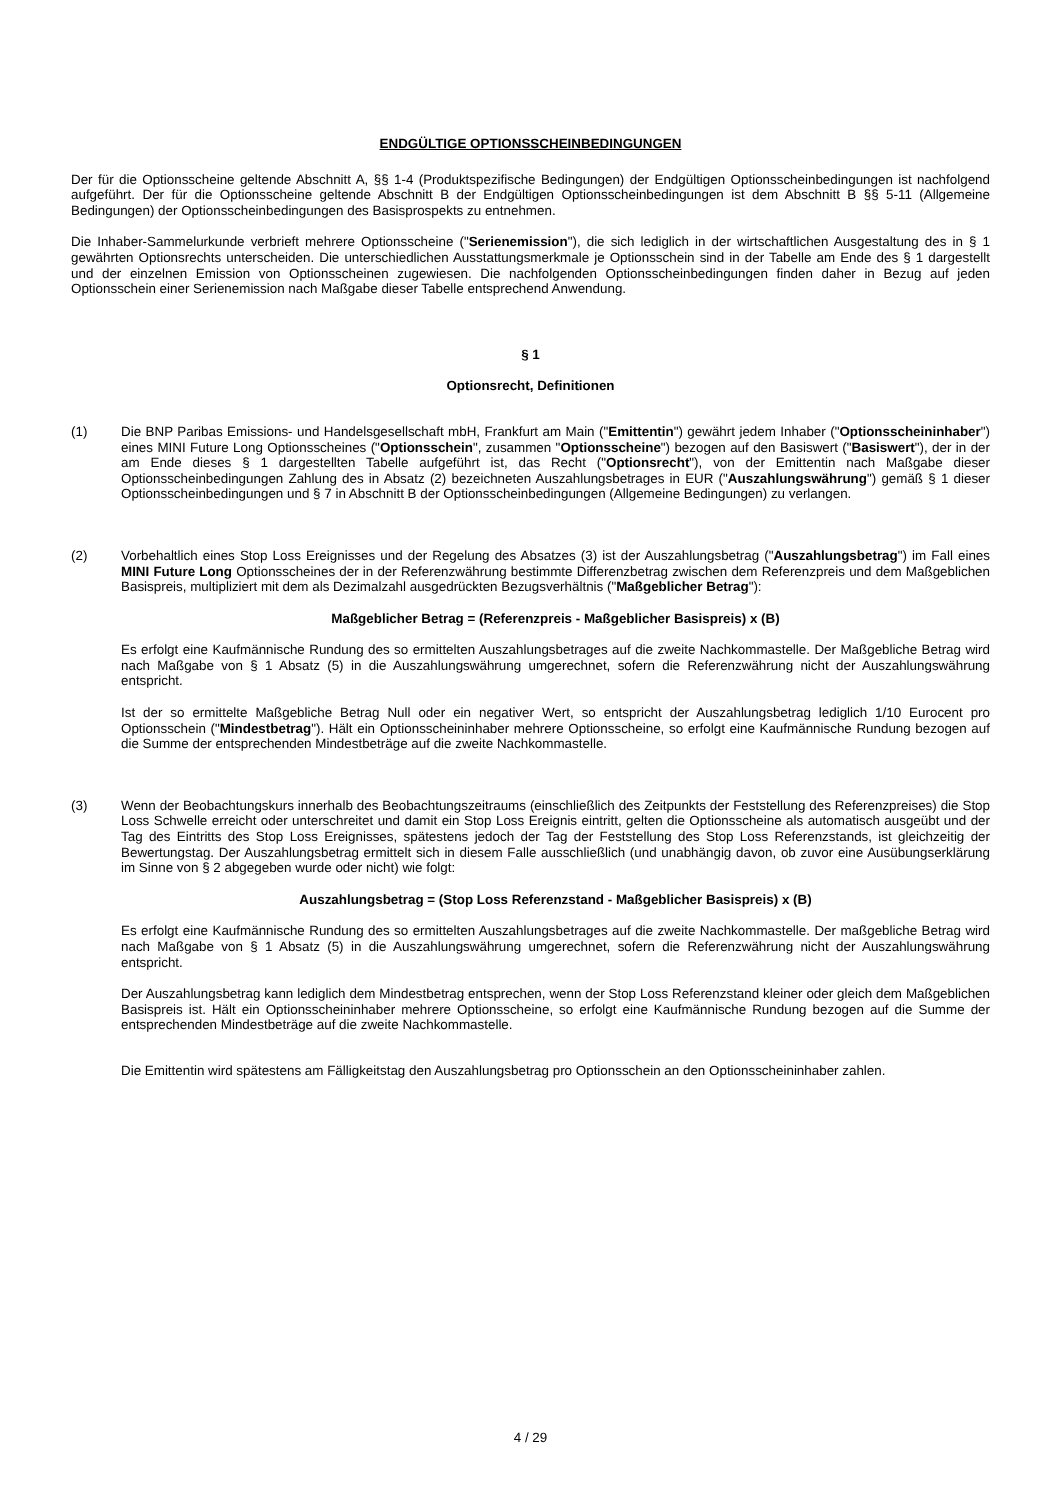ENDGÜLTIGE OPTIONSSCHEINBEDINGUNGEN
Der für die Optionsscheine geltende Abschnitt A, §§ 1-4 (Produktspezifische Bedingungen) der Endgültigen Optionsscheinbedingungen ist nachfolgend aufgeführt. Der für die Optionsscheine geltende Abschnitt B der Endgültigen Optionsscheinbedingungen ist dem Abschnitt B §§ 5-11 (Allgemeine Bedingungen) der Optionsscheinbedingungen des Basisprospekts zu entnehmen.
Die Inhaber-Sammelurkunde verbrieft mehrere Optionsscheine ("Serienemission"), die sich lediglich in der wirtschaftlichen Ausgestaltung des in § 1 gewährten Optionsrechts unterscheiden. Die unterschiedlichen Ausstattungsmerkmale je Optionsschein sind in der Tabelle am Ende des § 1 dargestellt und der einzelnen Emission von Optionsscheinen zugewiesen. Die nachfolgenden Optionsscheinbedingungen finden daher in Bezug auf jeden Optionsschein einer Serienemission nach Maßgabe dieser Tabelle entsprechend Anwendung.
§ 1
Optionsrecht, Definitionen
(1) Die BNP Paribas Emissions- und Handelsgesellschaft mbH, Frankfurt am Main ("Emittentin") gewährt jedem Inhaber ("Optionsscheininhaber") eines MINI Future Long Optionsscheines ("Optionsschein", zusammen "Optionsscheine") bezogen auf den Basiswert ("Basiswert"), der in der am Ende dieses § 1 dargestellten Tabelle aufgeführt ist, das Recht ("Optionsrecht"), von der Emittentin nach Maßgabe dieser Optionsscheinbedingungen Zahlung des in Absatz (2) bezeichneten Auszahlungsbetrages in EUR ("Auszahlungswährung") gemäß § 1 dieser Optionsscheinbedingungen und § 7 in Abschnitt B der Optionsscheinbedingungen (Allgemeine Bedingungen) zu verlangen.
(2) Vorbehaltlich eines Stop Loss Ereignisses und der Regelung des Absatzes (3) ist der Auszahlungsbetrag ("Auszahlungsbetrag") im Fall eines MINI Future Long Optionsscheines der in der Referenzwährung bestimmte Differenzbetrag zwischen dem Referenzpreis und dem Maßgeblichen Basispreis, multipliziert mit dem als Dezimalzahl ausgedrückten Bezugsverhältnis ("Maßgeblicher Betrag"):
Maßgeblicher Betrag = (Referenzpreis - Maßgeblicher Basispreis) x (B)
Es erfolgt eine Kaufmännische Rundung des so ermittelten Auszahlungsbetrages auf die zweite Nachkommastelle. Der Maßgebliche Betrag wird nach Maßgabe von § 1 Absatz (5) in die Auszahlungswährung umgerechnet, sofern die Referenzwährung nicht der Auszahlungswährung entspricht.
Ist der so ermittelte Maßgebliche Betrag Null oder ein negativer Wert, so entspricht der Auszahlungsbetrag lediglich 1/10 Eurocent pro Optionsschein ("Mindestbetrag"). Hält ein Optionsscheininhaber mehrere Optionsscheine, so erfolgt eine Kaufmännische Rundung bezogen auf die Summe der entsprechenden Mindestbeträge auf die zweite Nachkommastelle.
(3) Wenn der Beobachtungskurs innerhalb des Beobachtungszeitraums (einschließlich des Zeitpunkts der Feststellung des Referenzpreises) die Stop Loss Schwelle erreicht oder unterschreitet und damit ein Stop Loss Ereignis eintritt, gelten die Optionsscheine als automatisch ausgeübt und der Tag des Eintritts des Stop Loss Ereignisses, spätestens jedoch der Tag der Feststellung des Stop Loss Referenzstands, ist gleichzeitig der Bewertungstag. Der Auszahlungsbetrag ermittelt sich in diesem Falle ausschließlich (und unabhängig davon, ob zuvor eine Ausübungserklärung im Sinne von § 2 abgegeben wurde oder nicht) wie folgt:
Auszahlungsbetrag = (Stop Loss Referenzstand - Maßgeblicher Basispreis) x (B)
Es erfolgt eine Kaufmännische Rundung des so ermittelten Auszahlungsbetrages auf die zweite Nachkommastelle. Der maßgebliche Betrag wird nach Maßgabe von § 1 Absatz (5) in die Auszahlungswährung umgerechnet, sofern die Referenzwährung nicht der Auszahlungswährung entspricht.
Der Auszahlungsbetrag kann lediglich dem Mindestbetrag entsprechen, wenn der Stop Loss Referenzstand kleiner oder gleich dem Maßgeblichen Basispreis ist. Hält ein Optionsscheininhaber mehrere Optionsscheine, so erfolgt eine Kaufmännische Rundung bezogen auf die Summe der entsprechenden Mindestbeträge auf die zweite Nachkommastelle.
Die Emittentin wird spätestens am Fälligkeitstag den Auszahlungsbetrag pro Optionsschein an den Optionsscheininhaber zahlen.
4 / 29